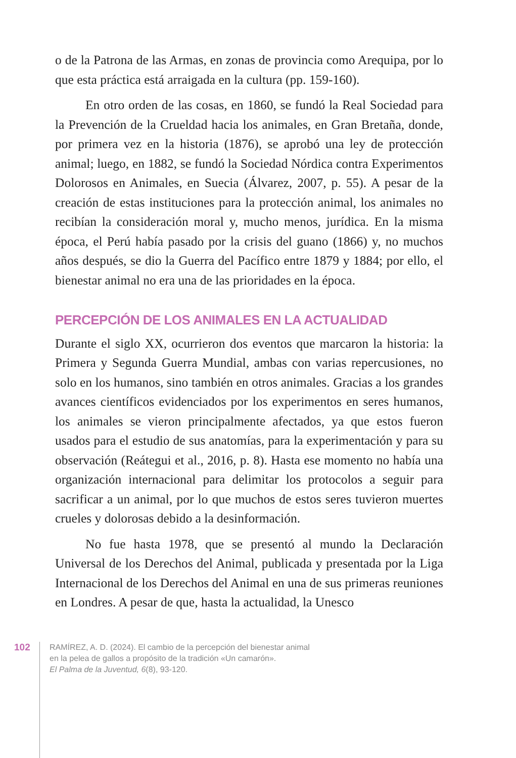o de la Patrona de las Armas, en zonas de provincia como Arequipa, por lo que esta práctica está arraigada en la cultura (pp. 159-160).
En otro orden de las cosas, en 1860, se fundó la Real Sociedad para la Prevención de la Crueldad hacia los animales, en Gran Bretaña, donde, por primera vez en la historia (1876), se aprobó una ley de protección animal; luego, en 1882, se fundó la Sociedad Nórdica contra Experimentos Dolorosos en Animales, en Suecia (Álvarez, 2007, p. 55). A pesar de la creación de estas instituciones para la protección animal, los animales no recibían la consideración moral y, mucho menos, jurídica. En la misma época, el Perú había pasado por la crisis del guano (1866) y, no muchos años después, se dio la Guerra del Pacífico entre 1879 y 1884; por ello, el bienestar animal no era una de las prioridades en la época.
PERCEPCIÓN DE LOS ANIMALES EN LA ACTUALIDAD
Durante el siglo XX, ocurrieron dos eventos que marcaron la historia: la Primera y Segunda Guerra Mundial, ambas con varias repercusiones, no solo en los humanos, sino también en otros animales. Gracias a los grandes avances científicos evidenciados por los experimentos en seres humanos, los animales se vieron principalmente afectados, ya que estos fueron usados para el estudio de sus anatomías, para la experimentación y para su observación (Reátegui et al., 2016, p. 8). Hasta ese momento no había una organización internacional para delimitar los protocolos a seguir para sacrificar a un animal, por lo que muchos de estos seres tuvieron muertes crueles y dolorosas debido a la desinformación.
No fue hasta 1978, que se presentó al mundo la Declaración Universal de los Derechos del Animal, publicada y presentada por la Liga Internacional de los Derechos del Animal en una de sus primeras reuniones en Londres. A pesar de que, hasta la actualidad, la Unesco
102
RAMÍREZ, A. D. (2024). El cambio de la percepción del bienestar animal
en la pelea de gallos a propósito de la tradición «Un camarón».
El Palma de la Juventud, 6(8), 93-120.